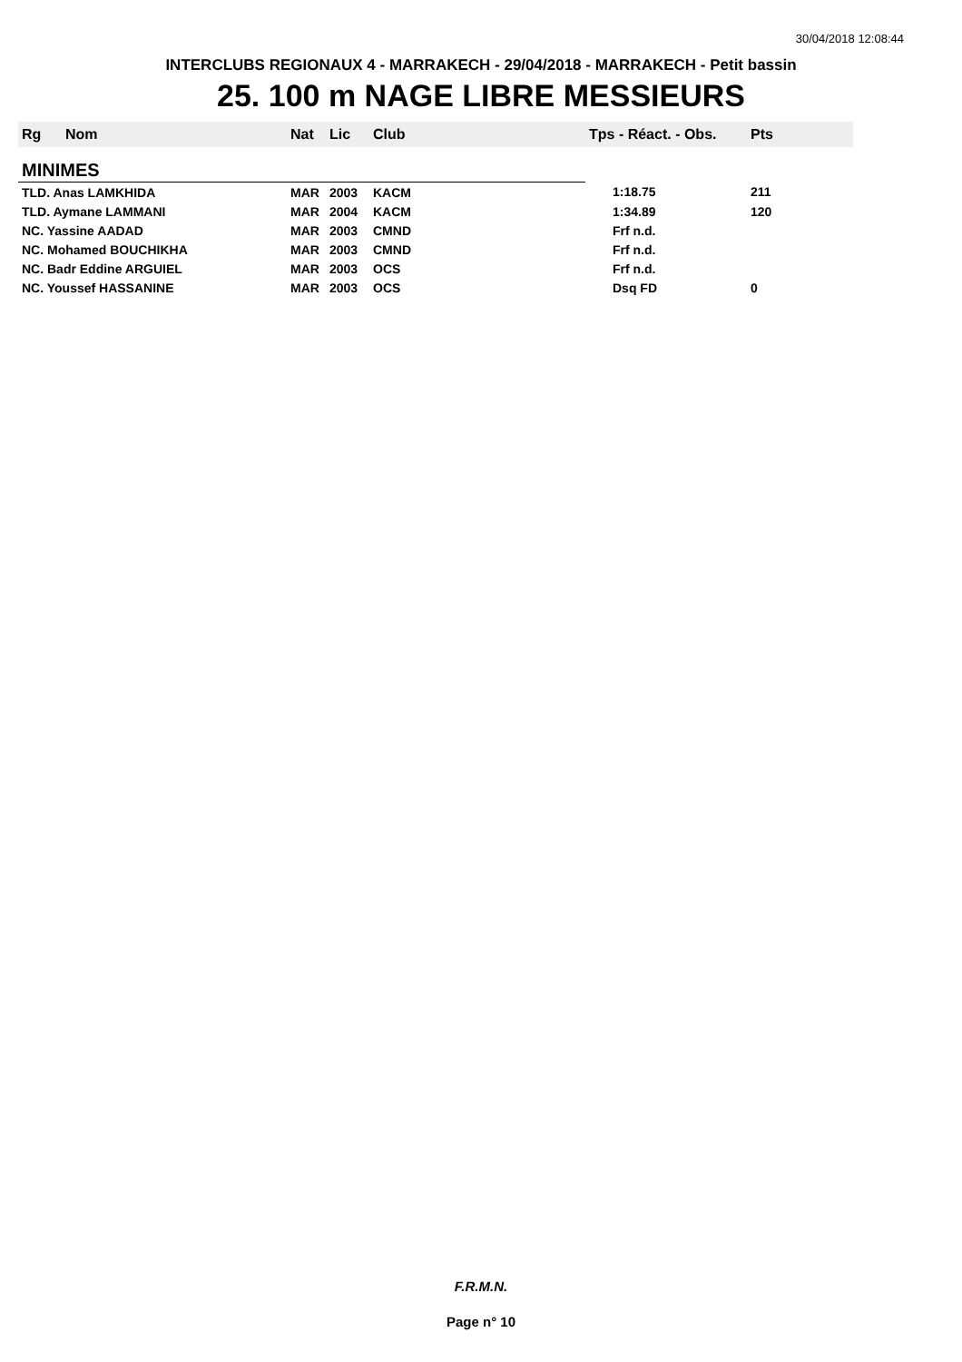30/04/2018 12:08:44
INTERCLUBS REGIONAUX 4 - MARRAKECH - 29/04/2018 - MARRAKECH - Petit bassin
25. 100 m NAGE LIBRE MESSIEURS
| Rg | Nom | Nat | Lic | Club | Tps - Réact. - Obs. | Pts |
| --- | --- | --- | --- | --- | --- | --- |
| MINIMES | | | | | | |
| TLD. Anas LAMKHIDA | | MAR | 2003 | KACM | 1:18.75 | 211 |
| TLD. Aymane LAMMANI | | MAR | 2004 | KACM | 1:34.89 | 120 |
| NC. Yassine AADAD | | MAR | 2003 | CMND | Frf n.d. | |
| NC. Mohamed BOUCHIKHA | | MAR | 2003 | CMND | Frf n.d. | |
| NC. Badr Eddine ARGUIEL | | MAR | 2003 | OCS | Frf n.d. | |
| NC. Youssef HASSANINE | | MAR | 2003 | OCS | Dsq FD | 0 |
F.R.M.N.
Page n° 10